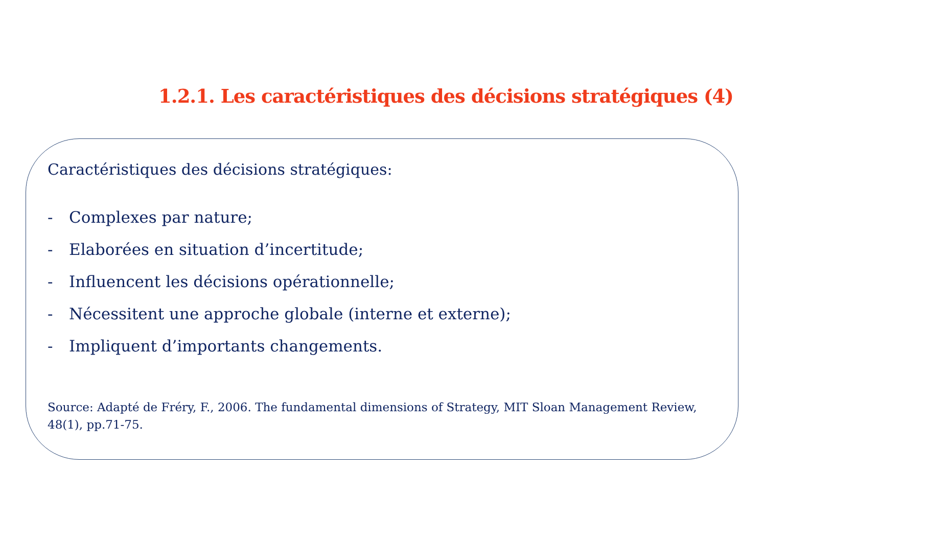1.2.1. Les caractéristiques des décisions stratégiques (4)
Caractéristiques des décisions stratégiques:
- Complexes par nature;
- Elaborées en situation d’incertitude;
- Influencent les décisions opérationnelle;
- Nécessitent une approche globale (interne et externe);
- Impliquent d’importants changements.
Source: Adapté de Fréry, F., 2006. The fundamental dimensions of Strategy, MIT Sloan Management Review, 48(1), pp.71-75.